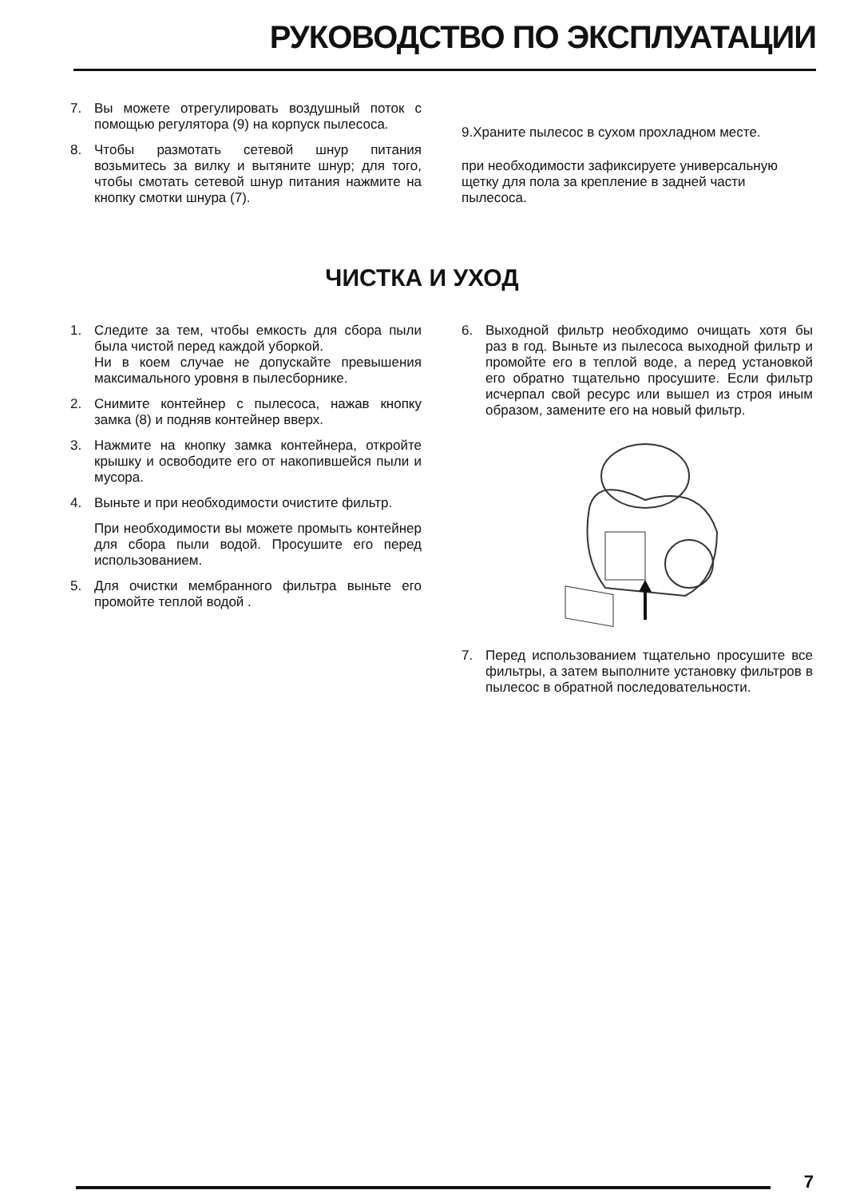РУКОВОДСТВО ПО ЭКСПЛУАТАЦИИ
7. Вы можете отрегулировать воздушный поток с помощью регулятора (9) на корпуск пылесоса.
8. Чтобы размотать сетевой шнур питания возьмитесь за вилку и вытяните шнур; для того, чтобы смотать сетевой шнур питания нажмите на кнопку смотки шнура (7).
9.Храните пылесос в сухом прохладном месте.
при необходимости зафиксируете универсальную щетку для пола за крепление в задней части пылесоса.
ЧИСТКА И УХОД
1. Следите за тем, чтобы емкость для сбора пыли была чистой перед каждой уборкой.
Ни в коем случае не допускайте превышения максимального уровня в пылесборнике.
2. Снимите контейнер с пылесоса, нажав кнопку замка (8) и подняв контейнер вверх.
3. Нажмите на кнопку замка контейнера, откройте крышку и освободите его от накопившейся пыли и мусора.
4. Выньте и при необходимости очистите фильтр.
При необходимости вы можете промыть контейнер для сбора пыли водой. Просушите его перед использованием.
5. Для очистки мембранного фильтра выньте его промойте теплой водой .
6. Выходной фильтр необходимо очищать хотя бы раз в год. Выньте из пылесоса выходной фильтр и промойте его в теплой воде, а перед установкой его обратно тщательно просушите. Если фильтр исчерпал свой ресурс или вышел из строя иным образом, замените его на новый фильтр.
7. Перед использованием тщательно просушите все фильтры, а затем выполните установку фильтров в пылесос в обратной последовательности.
7